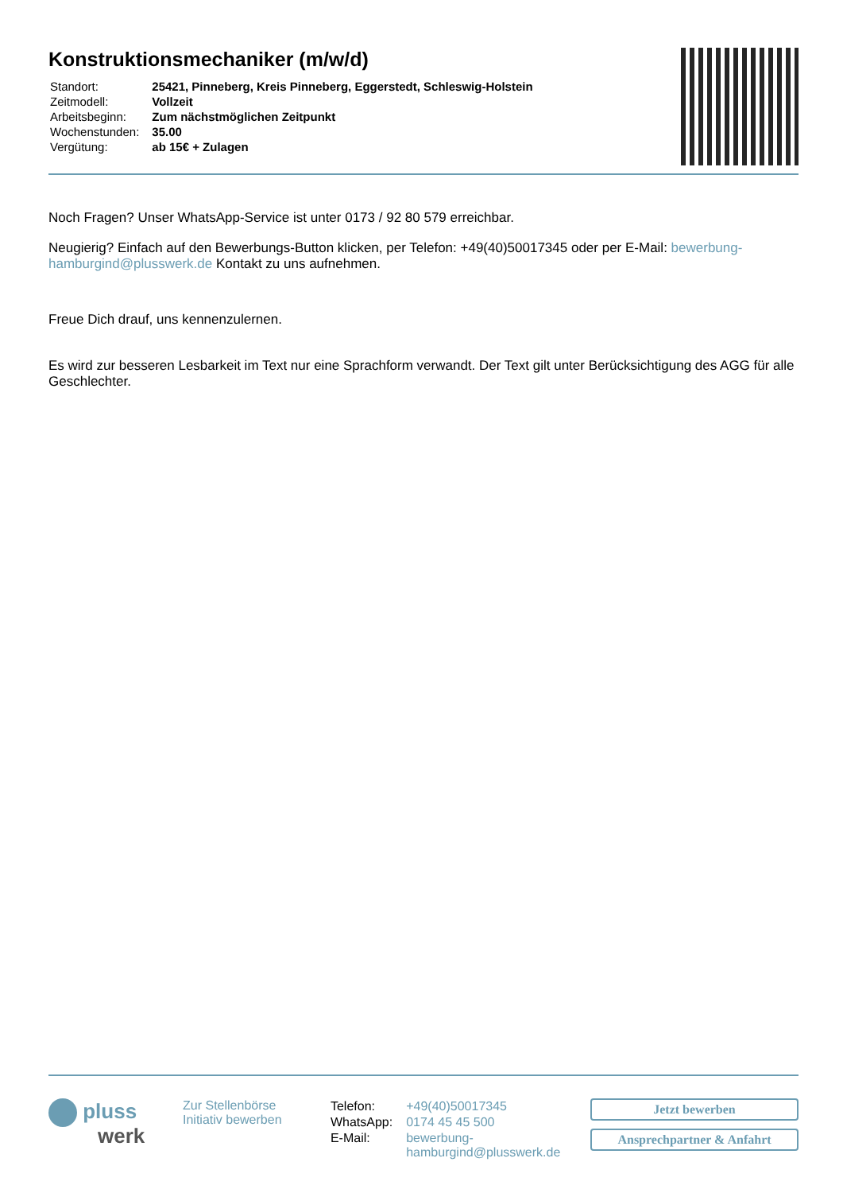Konstruktionsmechaniker (m/w/d)
| Standort: | 25421, Pinneberg, Kreis Pinneberg, Eggerstedt, Schleswig-Holstein |
| Zeitmodell: | Vollzeit |
| Arbeitsbeginn: | Zum nächstmöglichen Zeitpunkt |
| Wochenstunden: | 35.00 |
| Vergütung: | ab 15€ + Zulagen |
Noch Fragen? Unser WhatsApp-Service ist unter 0173 / 92 80 579 erreichbar.
Neugierig? Einfach auf den Bewerbungs-Button klicken, per Telefon: +49(40)50017345 oder per E-Mail: bewerbung-hamburgind@plusswerk.de Kontakt zu uns aufnehmen.
Freue Dich drauf, uns kennenzulernen.
Es wird zur besseren Lesbarkeit im Text nur eine Sprachform verwandt. Der Text gilt unter Berücksichtigung des AGG für alle Geschlechter.
pluss
werk
Zur Stellenbörse
Initiativ bewerben
| Telefon: | +49(40)50017345 |
| WhatsApp: | 0174 45 45 500 |
| E-Mail: | bewerbung- hamburgind@plusswerk.de |
Jetzt bewerben
Ansprechpartner & Anfahrt